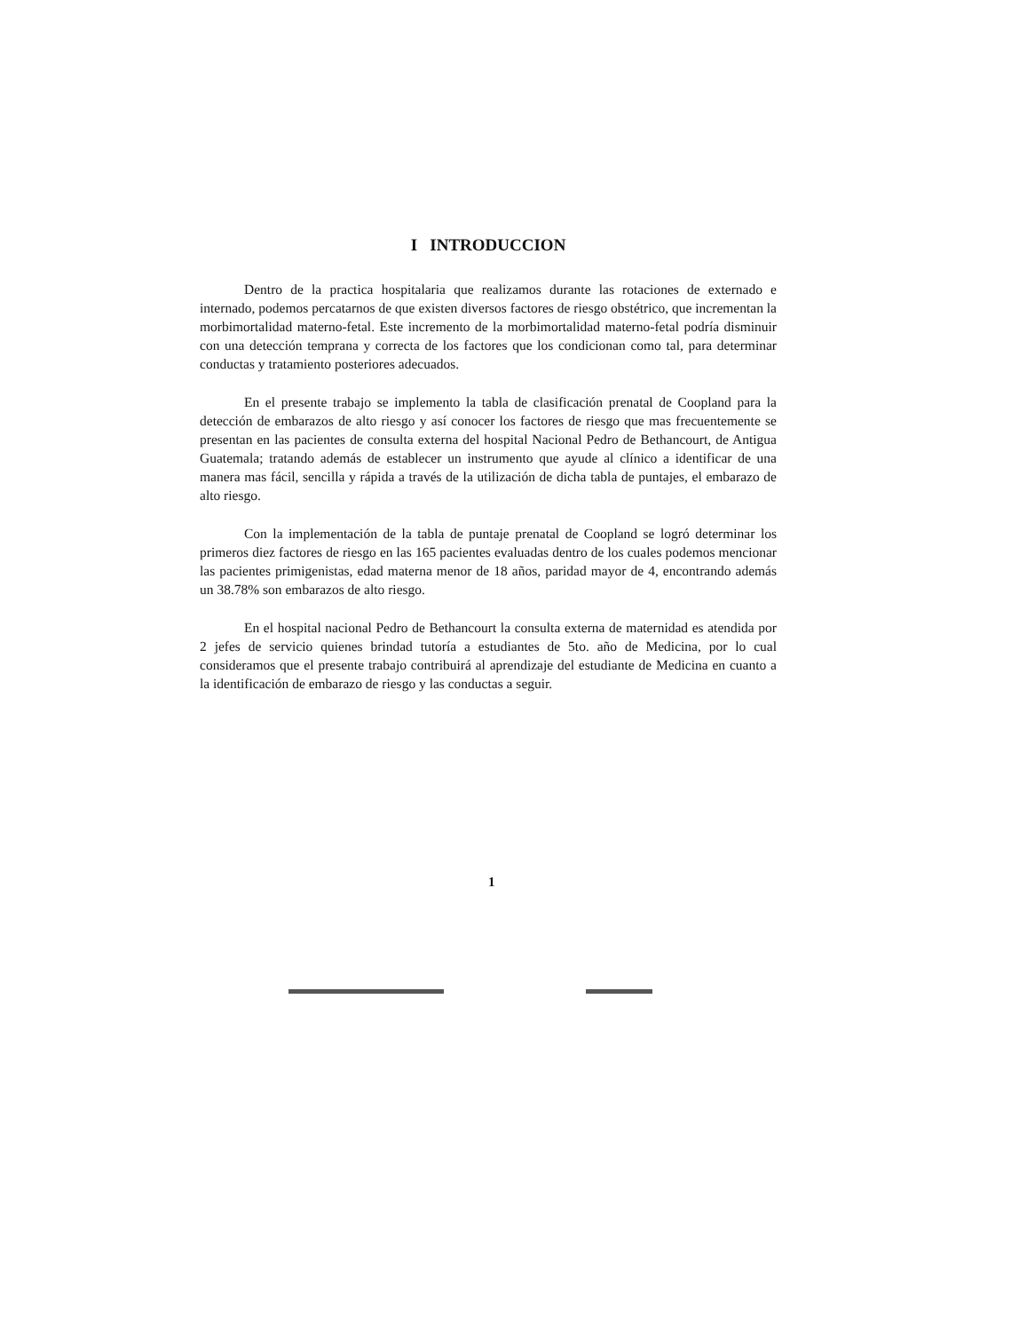I INTRODUCCION
Dentro de la practica hospitalaria que realizamos durante las rotaciones de externado e internado, podemos percatarnos de que existen diversos factores de riesgo obstétrico, que incrementan la morbimortalidad materno-fetal. Este incremento de la morbimortalidad materno-fetal podría disminuir con una detección temprana y correcta de los factores que los condicionan como tal, para determinar conductas y tratamiento posteriores adecuados.
En el presente trabajo se implemento la tabla de clasificación prenatal de Coopland para la detección de embarazos de alto riesgo y así conocer los factores de riesgo que mas frecuentemente se presentan en las pacientes de consulta externa del hospital Nacional Pedro de Bethancourt, de Antigua Guatemala; tratando además de establecer un instrumento que ayude al clínico a identificar de una manera mas fácil, sencilla y rápida a través de la utilización de dicha tabla de puntajes, el embarazo de alto riesgo.
Con la implementación de la tabla de puntaje prenatal de Coopland se logró determinar los primeros diez factores de riesgo en las 165 pacientes evaluadas dentro de los cuales podemos mencionar las pacientes primigenistas, edad materna menor de 18 años, paridad mayor de 4, encontrando además un 38.78% son embarazos de alto riesgo.
En el hospital nacional Pedro de Bethancourt la consulta externa de maternidad es atendida por 2 jefes de servicio quienes brindad tutoría a estudiantes de 5to. año de Medicina, por lo cual consideramos que el presente trabajo contribuirá al aprendizaje del estudiante de Medicina en cuanto a la identificación de embarazo de riesgo y las conductas a seguir.
1